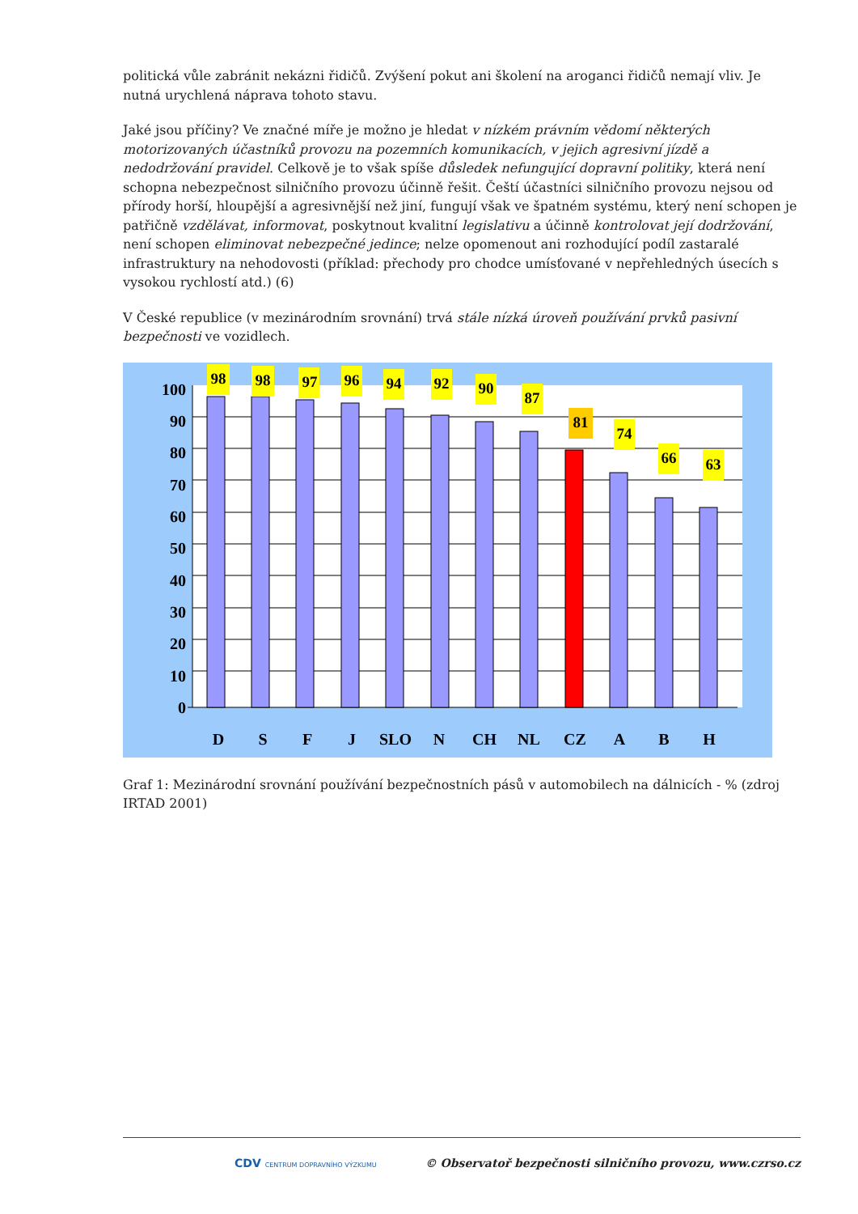politická vůle zabránit nekázni řidičů. Zvýšení pokut ani školení na aroganci řidičů nemají vliv. Je nutná urychlená náprava tohoto stavu.
Jaké jsou příčiny? Ve značné míře je možno je hledat v nízkém právním vědomí některých motorizovaných účastníků provozu na pozemních komunikacích, v jejich agresivní jízdě a nedodržování pravidel. Celkově je to však spíše důsledek nefungující dopravní politiky, která není schopna nebezpečnost silničního provozu účinně řešit. Čeští účastníci silničního provozu nejsou od přírody horší, hloupější a agresivnější než jiní, fungují však ve špatném systému, který není schopen je patřičně vzdělávat, informovat, poskytnout kvalitní legislativu a účinně kontrolovat její dodržování, není schopen eliminovat nebezpečné jedince; nelze opomenout ani rozhodující podíl zastaralé infrastruktury na nehodovosti (příklad: přechody pro chodce umísťované v nepřehledných úsecích s vysokou rychlostí atd.) (6)
V České republice (v mezinárodním srovnání) trvá stále nízká úroveň používání prvků pasivní bezpečnosti ve vozidlech.
100
90
80
70
60
50
40
30
20
10
0
D
S
F
J
SLO
N
CH
NL
CZ
A
B
H
98
98
97
96
94
92
90
87
81
74
66
63
Graf 1: Mezinárodní srovnání používání bezpečnostních pásů v automobilech na dálnicích - % (zdroj IRTAD 2001)
CDV CENTRUM DOPRAVNÍHO VÝZKUMU © Observatoř bezpečnosti silničního provozu, www.czrso.cz